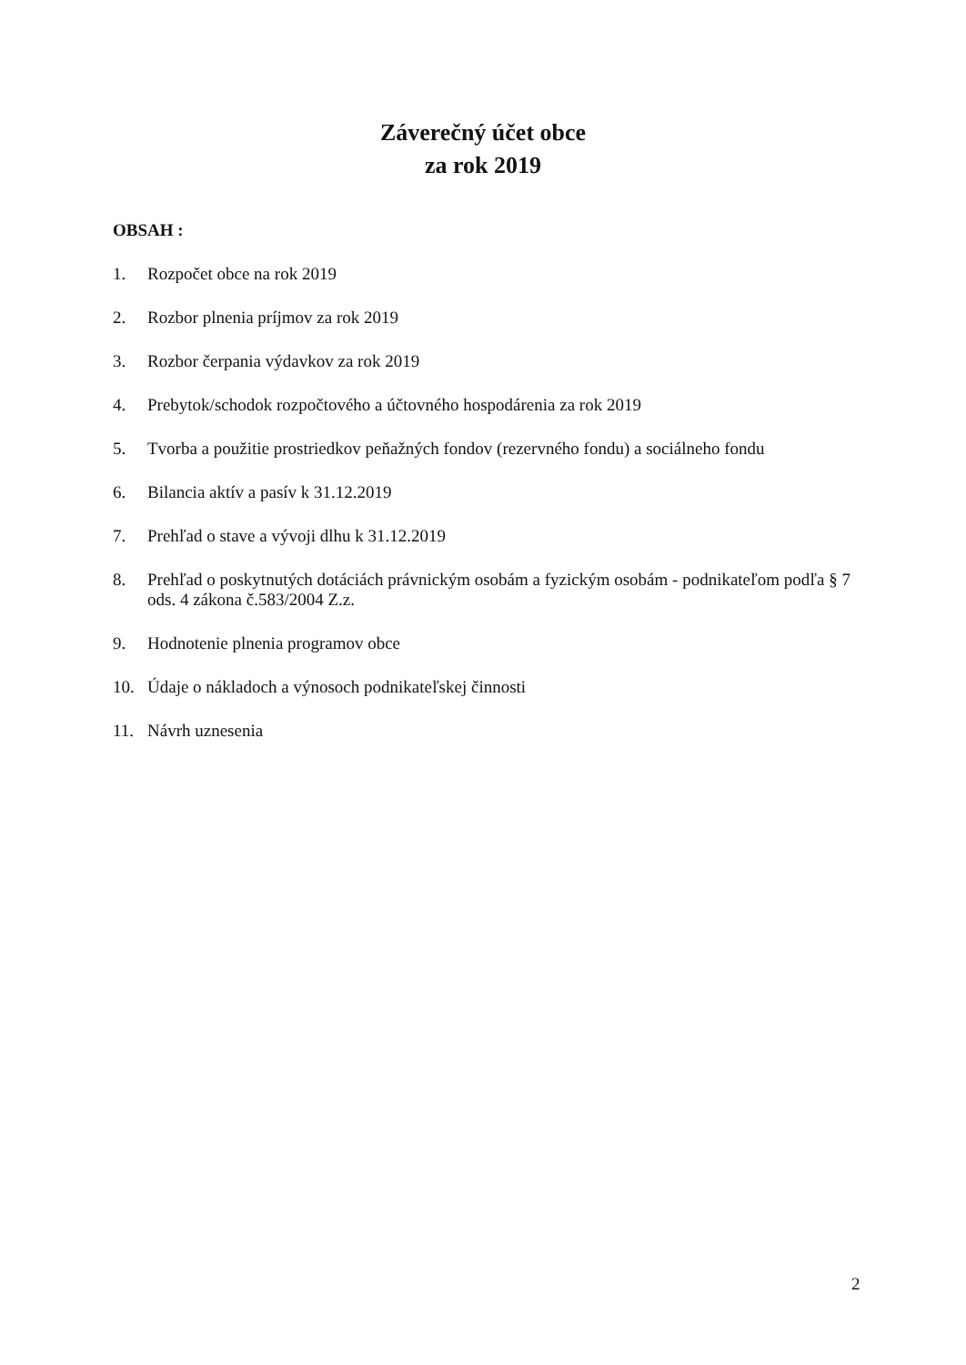Záverečný účet obce
za rok 2019
OBSAH :
1. Rozpočet obce na rok 2019
2. Rozbor plnenia príjmov za rok 2019
3. Rozbor čerpania výdavkov za rok 2019
4. Prebytok/schodok rozpočtového a účtovného hospodárenia za rok 2019
5. Tvorba a použitie prostriedkov peňažných fondov (rezervného fondu) a sociálneho fondu
6. Bilancia aktív a pasív k 31.12.2019
7. Prehľad o stave a vývoji dlhu k 31.12.2019
8. Prehľad o poskytnutých dotáciách právnickým osobám a fyzickým osobám - podnikateľom podľa § 7 ods. 4 zákona č.583/2004 Z.z.
9. Hodnotenie plnenia programov obce
10. Údaje o nákladoch a výnosoch podnikateľskej činnosti
11. Návrh uznesenia
2